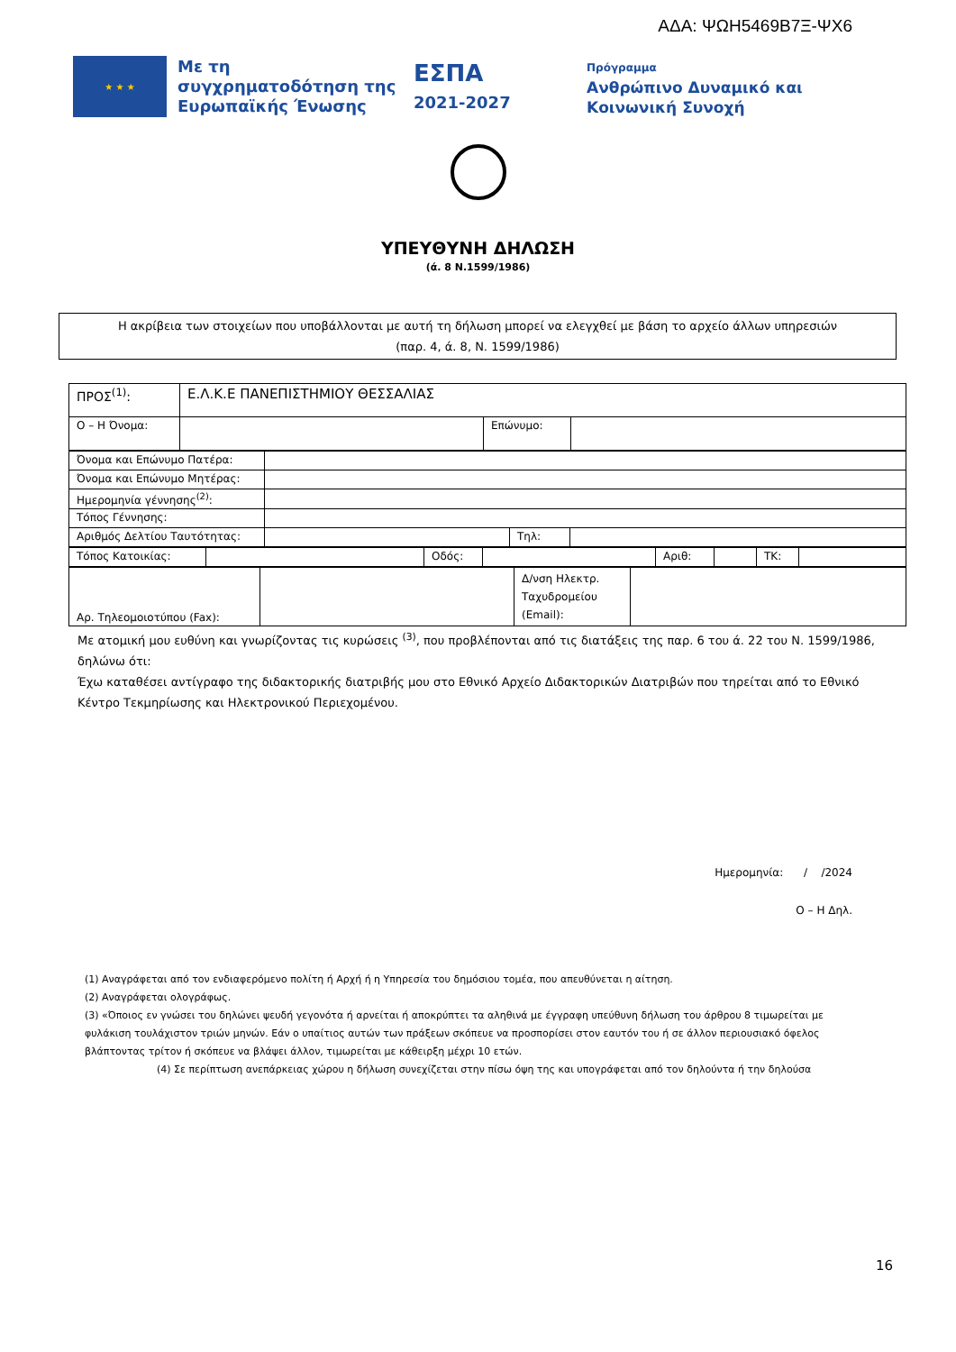ΑΔΑ: ΨΩΗ5469Β7Ξ-ΨΧ6
★ ★ ★
Με τη συγχρηματοδότηση της Ευρωπαϊκής Ένωσης
ΕΣΠΑ
2021-2027
Πρόγραμμα
Ανθρώπινο Δυναμικό και
Κοινωνική Συνοχή
ΥΠΕΥΘΥΝΗ ΔΗΛΩΣΗ
(ά. 8 Ν.1599/1986)
Η ακρίβεια των στοιχείων που υποβάλλονται με αυτή τη δήλωση μπορεί να ελεγχθεί με βάση το αρχείο άλλων υπηρεσιών
(παρ. 4, ά. 8, Ν. 1599/1986)
| ΠΡΟΣ<sup>(1)</sup>: | Ε.Λ.Κ.Ε ΠΑΝΕΠΙΣΤΗΜΙΟΥ ΘΕΣΣΑΛΙΑΣ | | |
| Ο – Η Όνομα: | | Επώνυμο: | |
| Όνομα και Επώνυμο Πατέρα: | | | |
| Όνομα και Επώνυμο Μητέρας: | | | |
| Ημερομηνία γέννησης<sup>(2)</sup>: | | | |
| Τόπος Γέννησης: | | | |
| Αριθμός Δελτίου Ταυτότητας: | | Τηλ: | |
| Τόπος Κατοικίας: | | Οδός: | | Αριθ: | | ΤΚ: | |
| Αρ. Τηλεομοιοτύπου (Fax): | | Δ/νση Ηλεκτρ. Ταχυδρομείου (Email): | |
Με ατομική μου ευθύνη και γνωρίζοντας τις κυρώσεις <sup>(3)</sup>, που προβλέπονται από τις διατάξεις της παρ. 6 του ά. 22 του Ν. 1599/1986, δηλώνω ότι:
Έχω καταθέσει αντίγραφο της διδακτορικής διατριβής μου στο Εθνικό Αρχείο Διδακτορικών Διατριβών που τηρείται από το Εθνικό Κέντρο Τεκμηρίωσης και Ηλεκτρονικού Περιεχομένου.
Ημερομηνία: / /2024
Ο – Η Δηλ.
(1) Αναγράφεται από τον ενδιαφερόμενο πολίτη ή Αρχή ή η Υπηρεσία του δημόσιου τομέα, που απευθύνεται η αίτηση.
(2) Αναγράφεται ολογράφως.
(3) «Όποιος εν γνώσει του δηλώνει ψευδή γεγονότα ή αρνείται ή αποκρύπτει τα αληθινά με έγγραφη υπεύθυνη δήλωση του άρθρου 8 τιμωρείται με φυλάκιση τουλάχιστον τριών μηνών. Εάν ο υπαίτιος αυτών των πράξεων σκόπευε να προσπορίσει στον εαυτόν του ή σε άλλον περιουσιακό όφελος βλάπτοντας τρίτον ή σκόπευε να βλάψει άλλον, τιμωρείται με κάθειρξη μέχρι 10 ετών.
(4) Σε περίπτωση ανεπάρκειας χώρου η δήλωση συνεχίζεται στην πίσω όψη της και υπογράφεται από τον δηλούντα ή την δηλούσα
16